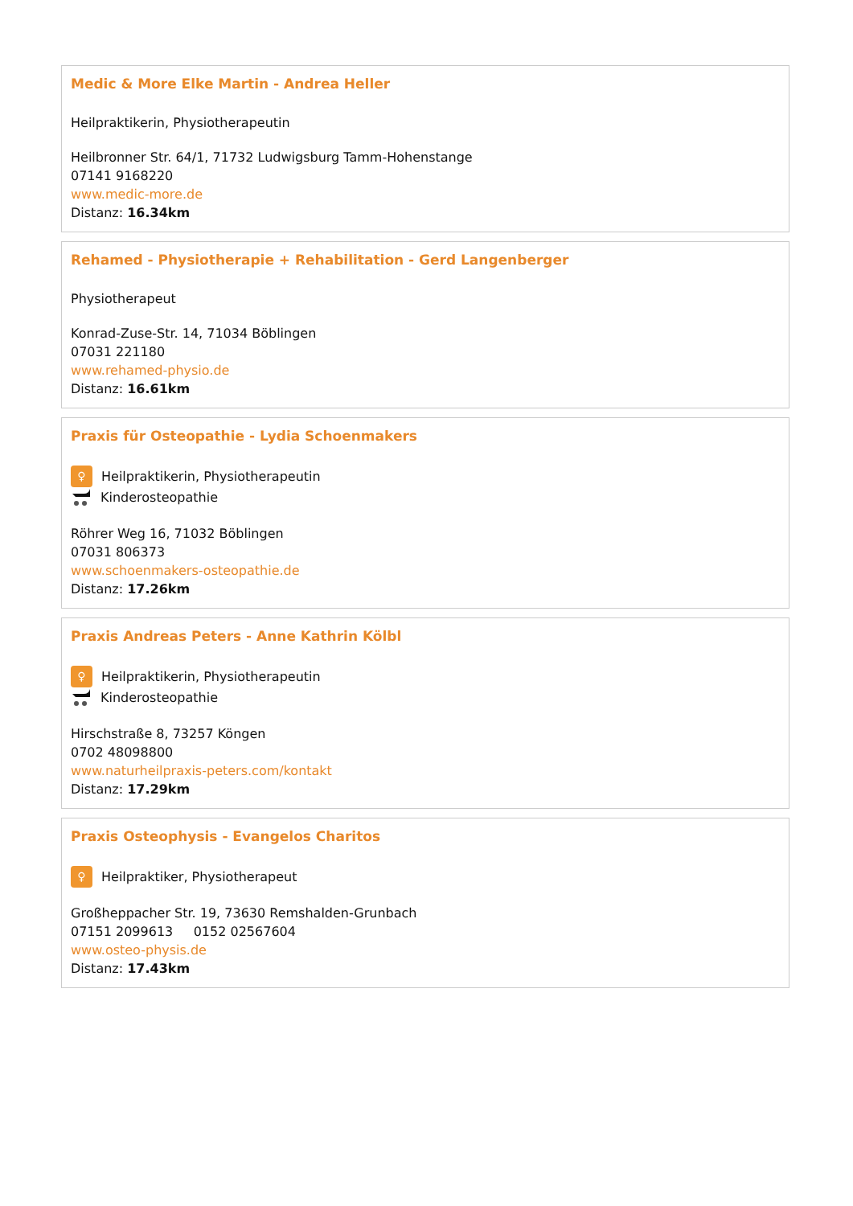Medic & More Elke Martin - Andrea Heller
Heilpraktikerin, Physiotherapeutin
Heilbronner Str. 64/1, 71732 Ludwigsburg Tamm-Hohenstange
07141 9168220
www.medic-more.de
Distanz: 16.34km
Rehamed - Physiotherapie + Rehabilitation - Gerd Langenberger
Physiotherapeut
Konrad-Zuse-Str. 14, 71034 Böblingen
07031 221180
www.rehamed-physio.de
Distanz: 16.61km
Praxis für Osteopathie - Lydia Schoenmakers
♀ Heilpraktikerin, Physiotherapeutin
Kinderosteopathie
Röhrer Weg 16, 71032 Böblingen
07031 806373
www.schoenmakers-osteopathie.de
Distanz: 17.26km
Praxis Andreas Peters - Anne Kathrin Kölbl
♀ Heilpraktikerin, Physiotherapeutin
Kinderosteopathie
Hirschstraße 8, 73257 Köngen
0702 48098800
www.naturheilpraxis-peters.com/kontakt
Distanz: 17.29km
Praxis Osteophysis - Evangelos Charitos
♀ Heilpraktiker, Physiotherapeut
Großheppacher Str. 19, 73630 Remshalden-Grunbach
07151 2099613 0152 02567604
www.osteo-physis.de
Distanz: 17.43km